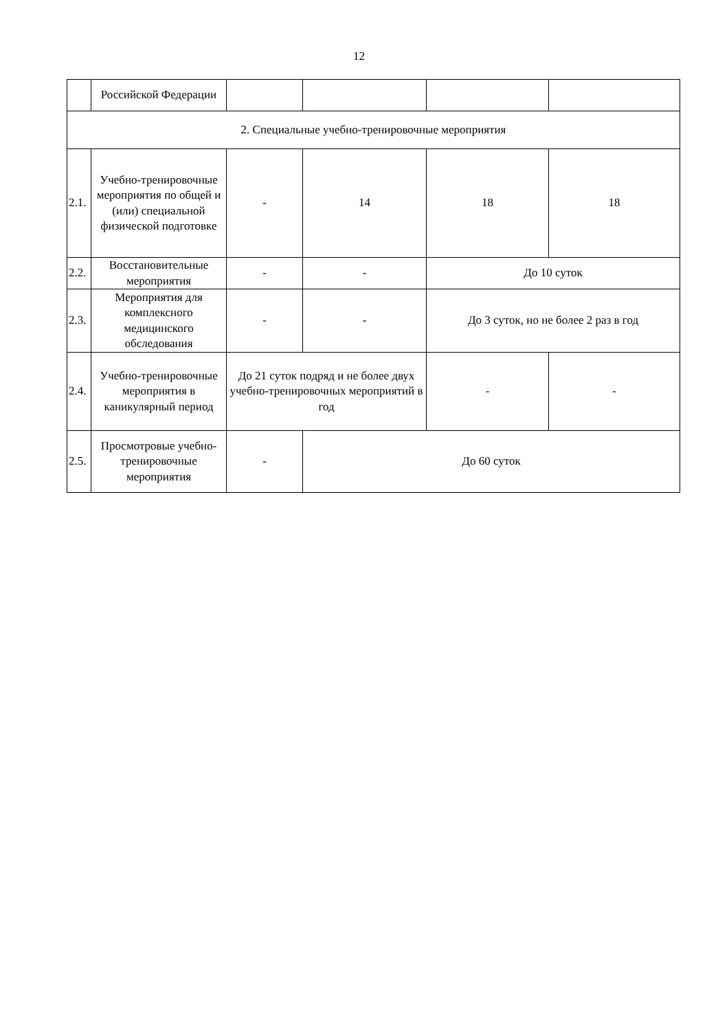12
| | Российской Федерации | | | | |
| 2. Специальные учебно-тренировочные мероприятия | | | | | |
| 2.1. | Учебно-тренировочные мероприятия по общей и (или) специальной физической подготовке | - | 14 | 18 | 18 |
| 2.2. | Восстановительные мероприятия | - | - | До 10 суток | |
| 2.3. | Мероприятия для комплексного медицинского обследования | - | - | До 3 суток, но не более 2 раз в год | |
| 2.4. | Учебно-тренировочные мероприятия в каникулярный период | До 21 суток подряд и не более двух учебно-тренировочных мероприятий в год | | - | - |
| 2.5. | Просмотровые учебно-тренировочные мероприятия | - | До 60 суток | | |